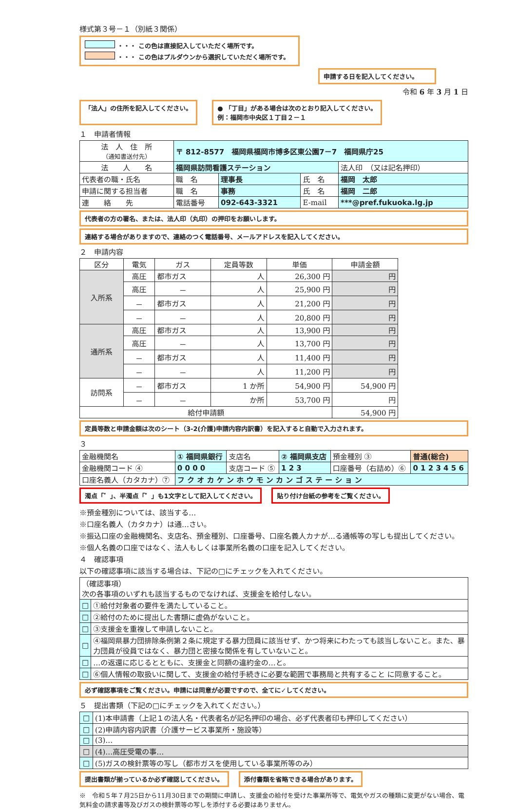様式第３号－１（別紙３関係）
・・・ この色は直接記入していただく場所です。
・・・ この色はプルダウンから選択していただく場所です。
申請する日を記入してください。
令和 6 年 3 月 1 日
「法人」の住所を記入してください。 ● 「丁目」がある場合は次のとおり記入してください。
例：福岡市中央区１丁目２－１
１　申請者情報
| 法 人 住 所 （通知書送付先） | 〒 812-8577 福岡県福岡市博多区東公園7－7 福岡県庁25 | | | |
| 法 人 名 | 福岡県訪問看護ステーション | | | 法人印 （又は記名押印） |
| 代表者の職・氏名 | 職 名 | 理事長 | 氏 名 | 福岡 太郎 |
| 申請に関する担当者 | 職 名 | 事務 | 氏 名 | 福岡 二郎 |
| 連 絡 先 | 電話番号 | 092-643-3321 | E-mail | ***@pref.fukuoka.lg.jp |
代表者の方の署名、または、法人印（丸印）の押印をお願いします。
連絡する場合がありますので、連絡のつく電話番号、メールアドレスを記入してください。
２　申請内容
| 区分 | 電気 | ガス | 定員等数 | 単価 | 申請金額 |
| --- | --- | --- | --- | --- | --- |
| 入所系 | 高圧 | 都市ガス | 人 | 26,300 円 | 円 |
| | 高圧 | － | 人 | 25,900 円 | 円 |
| | － | 都市ガス | 人 | 21,200 円 | 円 |
| | － | － | 人 | 20,800 円 | 円 |
| 通所系 | 高圧 | 都市ガス | 人 | 13,900 円 | 円 |
| | 高圧 | － | 人 | 13,700 円 | 円 |
| | － | 都市ガス | 人 | 11,400 円 | 円 |
| | － | － | 人 | 11,200 円 | 円 |
| 訪問系 | － | 都市ガス | 1 か所 | 54,900 円 | 54,900 円 |
| | － | － | か所 | 53,700 円 | 円 |
| 給付申請額 | | | | | 54,900 円 |
定員等数と申請金額は次のシート（3-2(介護)申請内容内訳書）を記入すると自動で入力されます。
３
| 金融機関名 | ① 福岡県銀行 | 支店名 | ② 福岡県支店 | 預金種別 ③ | 普通(総合) |
| 金融機関コード ④ | 0 0 0 0 | 支店コード ⑤ | 1 2 3 | 口座番号（右詰め）⑥ | 0 1 2 3 4 5 6 |
| 口座名義人（カタカナ）⑦ | フ ク オ カ ケ ン ホ ウ モ ン カ ン ゴ ス テ ー シ ョ ン | | | | |
濁点「゛」、半濁点「゜」も1文字として記入してください。
貼り付け台紙の参考をご覧ください。
※預金種別については、該当する…
※口座名義人（カタカナ）は通…さい。
※振込口座の金融機関名、支店名、預金種別、口座番号、口座名義人カナが…る通帳等の写しも提出してください。
※個人名義の口座ではなく、法人もしくは事業所名義の口座を記入してください。
４　確認事項
以下の確認事項に該当する場合は、下記の□にチェックを入れてください。
| （確認事項） 次の各事項のいずれも該当するものでなければ、支援金を給付しない。 | |
| □ | ①給付対象者の要件を満たしていること。 |
| □ | ②給付のために提出した書類に虚偽がないこと。 |
| □ | ③支援金を重複して申請しないこと。 |
| □ | ④福岡県暴力団排除条例第２条に規定する暴力団員に該当せず、かつ将来にわたっても該当しないこと。また、暴力団員が役員ではなく、暴力団と密接な関係を有していないこと。 |
| □ | …の返還に応じるとともに、支援金と同額の違約金の…と。 |
| □ | ⑥個人情報の取扱いに関して、支援金の給付手続きに必要な範囲で事務局と共有すること に同意すること。 |
必ず確認事項をご覧ください。申請には同意が必要ですので、全てに✓してください。
５　提出書類（下記の□にチェックを入れてください。）
| □ | (1)本申請書（上記１の法人名・代表者名が記名押印の場合、必ず代表者印も押印してください） |
| □ | (2)申請内容内訳書（介護サービス事業所・施設等） |
| □ | (3)… |
| □ | (4)…高圧受電の事… |
| □ | (5)ガスの検針票等の写し（都市ガスを使用している事業所等のみ） |
提出書類が揃っているか必ず確認してください。
添付書類を省略できる場合があります。
※　令和５年７月25日から11月30日までの期間に申請し、支援金の給付を受けた事業所等で、電気やガスの種類に変更がない場合、電気料金の請求書等及びガスの検針票等の写しを添付する必要はありません。